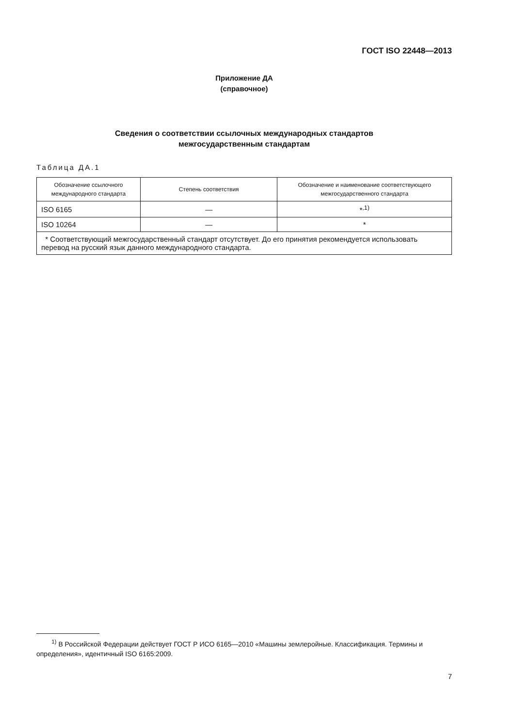ГОСТ ISO 22448—2013
Приложение ДА
(справочное)
Сведения о соответствии ссылочных международных стандартов
межгосударственным стандартам
Таблица ДА.1
| Обозначение ссылочного международного стандарта | Степень соответствия | Обозначение и наименование соответствующего межгосударственного стандарта |
| --- | --- | --- |
| ISO 6165 | — | *<sup>,1)</sup> |
| ISO 10264 | — | * |
| * Соответствующий межгосударственный стандарт отсутствует. До его принятия рекомендуется использовать перевод на русский язык данного международного стандарта. | | |
<sup>1)</sup> В Российской Федерации действует ГОСТ Р ИСО 6165—2010 «Машины землеройные. Классификация. Термины и определения», идентичный ISO 6165:2009.
7